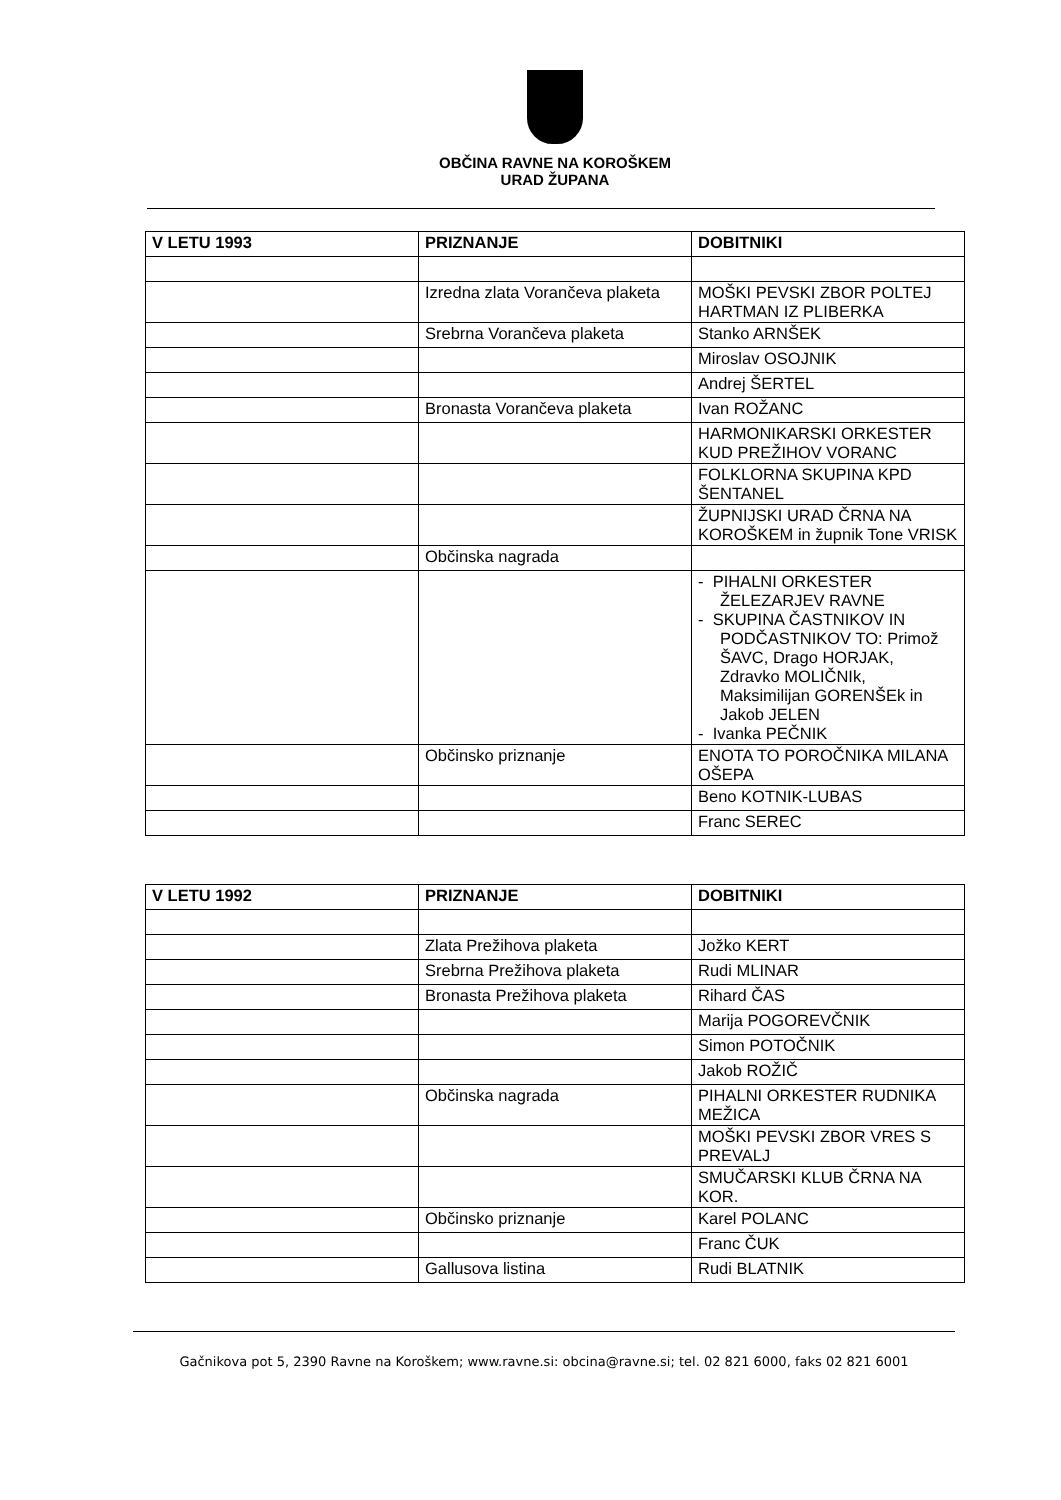OBČINA RAVNE NA KOROŠKEM
URAD ŽUPANA
| V LETU 1993 | PRIZNANJE | DOBITNIKI |
| --- | --- | --- |
| | Izredna zlata Vorančeva plaketa | MOŠKI PEVSKI ZBOR POLTEJ HARTMAN IZ PLIBERKA |
| | Srebrna Vorančeva plaketa | Stanko ARNŠEK |
| | | Miroslav OSOJNIK |
| | | Andrej ŠERTEL |
| | Bronasta Vorančeva plaketa | Ivan ROŽANC |
| | | HARMONIKARSKI ORKESTER KUD PREŽIHOV VORANC |
| | | FOLKLORNA SKUPINA KPD ŠENTANEL |
| | | ŽUPNIJSKI URAD ČRNA NA KOROŠKEM in župnik Tone VRISK |
| | Občinska nagrada | |
| | | - PIHALNI ORKESTER ŽELEZARJEV RAVNE - SKUPINA ČASTNIKOV IN PODČASTNIKOV TO: Primož ŠAVC, Drago HORJAK, Zdravko MOLIČNIk, Maksimilijan GORENŠEk in Jakob JELEN - Ivanka PEČNIK |
| | Občinsko priznanje | ENOTA TO POROČNIKA MILANA OŠEPA |
| | | Beno KOTNIK-LUBAS |
| | | Franc SEREC |
| V LETU 1992 | PRIZNANJE | DOBITNIKI |
| --- | --- | --- |
| | Zlata Prežihova plaketa | Jožko KERT |
| | Srebrna Prežihova plaketa | Rudi MLINAR |
| | Bronasta Prežihova plaketa | Rihard ČAS |
| | | Marija POGOREVČNIK |
| | | Simon POTOČNIK |
| | | Jakob ROŽIČ |
| | Občinska nagrada | PIHALNI ORKESTER RUDNIKA MEŽICA |
| | | MOŠKI PEVSKI ZBOR VRES S PREVALJ |
| | | SMUČARSKI KLUB ČRNA NA KOR. |
| | Občinsko priznanje | Karel POLANC |
| | | Franc ČUK |
| | Gallusova listina | Rudi BLATNIK |
Gačnikova pot 5, 2390 Ravne na Koroškem; www.ravne.si: obcina@ravne.si; tel. 02 821 6000, faks 02 821 6001